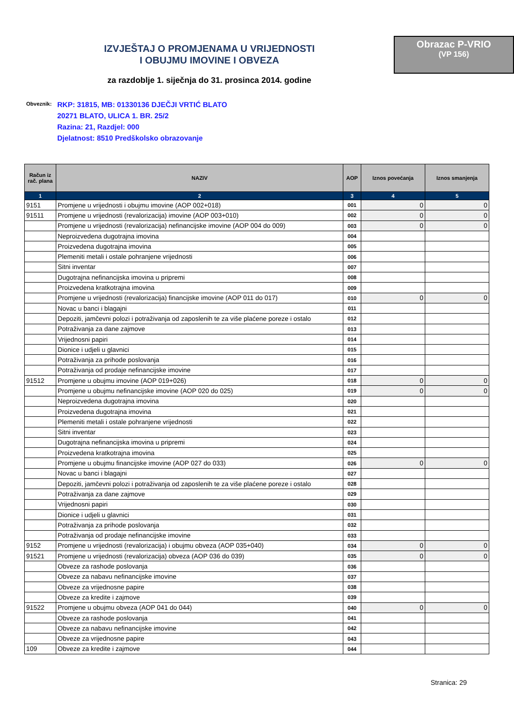IZVJEŠTAJ O PROMJENAMA U VRIJEDNOSTI
I OBUJMU IMOVINE I OBVEZA
za razdoblje 1. siječnja do 31. prosinca 2014. godine
Obrazac P-VRIO
(VP 156)
Obveznik:
RKP: 31815, MB: 01330136 DJEČJI VRTIĆ BLATO
20271 BLATO, ULICA 1. BR. 25/2
Razina: 21, Razdjel: 000
Djelatnost: 8510 Predškolsko obrazovanje
| Račun iz rač. plana | NAZIV | AOP | Iznos povećanja | Iznos smanjenja |
| --- | --- | --- | --- | --- |
| 1 | 2 | 3 | 4 | 5 |
| 9151 | Promjene u vrijednosti i obujmu imovine (AOP 002+018) | 001 | 0 | 0 |
| 91511 | Promjene u vrijednosti (revalorizacija) imovine (AOP 003+010) | 002 | 0 | 0 |
| | Promjene u vrijednosti (revalorizacija) nefinancijske imovine (AOP 004 do 009) | 003 | 0 | 0 |
| | Neproizvedena dugotrajna imovina | 004 | | |
| | Proizvedena dugotrajna imovina | 005 | | |
| | Plemeniti metali i ostale pohranjene vrijednosti | 006 | | |
| | Sitni inventar | 007 | | |
| | Dugotrajna nefinancijska imovina u pripremi | 008 | | |
| | Proizvedena kratkotrajna imovina | 009 | | |
| | Promjene u vrijednosti (revalorizacija) financijske imovine (AOP 011 do 017) | 010 | 0 | 0 |
| | Novac u banci i blagajni | 011 | | |
| | Depoziti, jamčevni polozi i potraživanja od zaposlenih te za više plaćene poreze i ostalo | 012 | | |
| | Potraživanja za dane zajmove | 013 | | |
| | Vrijednosni papiri | 014 | | |
| | Dionice i udjeli u glavnici | 015 | | |
| | Potraživanja za prihode poslovanja | 016 | | |
| | Potraživanja od prodaje nefinancijske imovine | 017 | | |
| 91512 | Promjene u obujmu imovine (AOP 019+026) | 018 | 0 | 0 |
| | Promjene u obujmu nefinancijske imovine (AOP 020 do 025) | 019 | 0 | 0 |
| | Neproizvedena dugotrajna imovina | 020 | | |
| | Proizvedena dugotrajna imovina | 021 | | |
| | Plemeniti metali i ostale pohranjene vrijednosti | 022 | | |
| | Sitni inventar | 023 | | |
| | Dugotrajna nefinancijska imovina u pripremi | 024 | | |
| | Proizvedena kratkotrajna imovina | 025 | | |
| | Promjene u obujmu financijske imovine (AOP 027 do 033) | 026 | 0 | 0 |
| | Novac u banci i blagajni | 027 | | |
| | Depoziti, jamčevni polozi i potraživanja od zaposlenih te za više plaćene poreze i ostalo | 028 | | |
| | Potraživanja za dane zajmove | 029 | | |
| | Vrijednosni papiri | 030 | | |
| | Dionice i udjeli u glavnici | 031 | | |
| | Potraživanja za prihode poslovanja | 032 | | |
| | Potraživanja od prodaje nefinancijske imovine | 033 | | |
| 9152 | Promjene u vrijednosti (revalorizacija) i obujmu obveza (AOP 035+040) | 034 | 0 | 0 |
| 91521 | Promjene u vrijednosti (revalorizacija) obveza (AOP 036 do 039) | 035 | 0 | 0 |
| | Obveze za rashode poslovanja | 036 | | |
| | Obveze za nabavu nefinancijske imovine | 037 | | |
| | Obveze za vrijednosne papire | 038 | | |
| | Obveze za kredite i zajmove | 039 | | |
| 91522 | Promjene u obujmu obveza (AOP 041 do 044) | 040 | 0 | 0 |
| | Obveze za rashode poslovanja | 041 | | |
| | Obveze za nabavu nefinancijske imovine | 042 | | |
| | Obveze za vrijednosne papire | 043 | | |
| 109 | Obveze za kredite i zajmove | 044 | | |
Stranica: 29